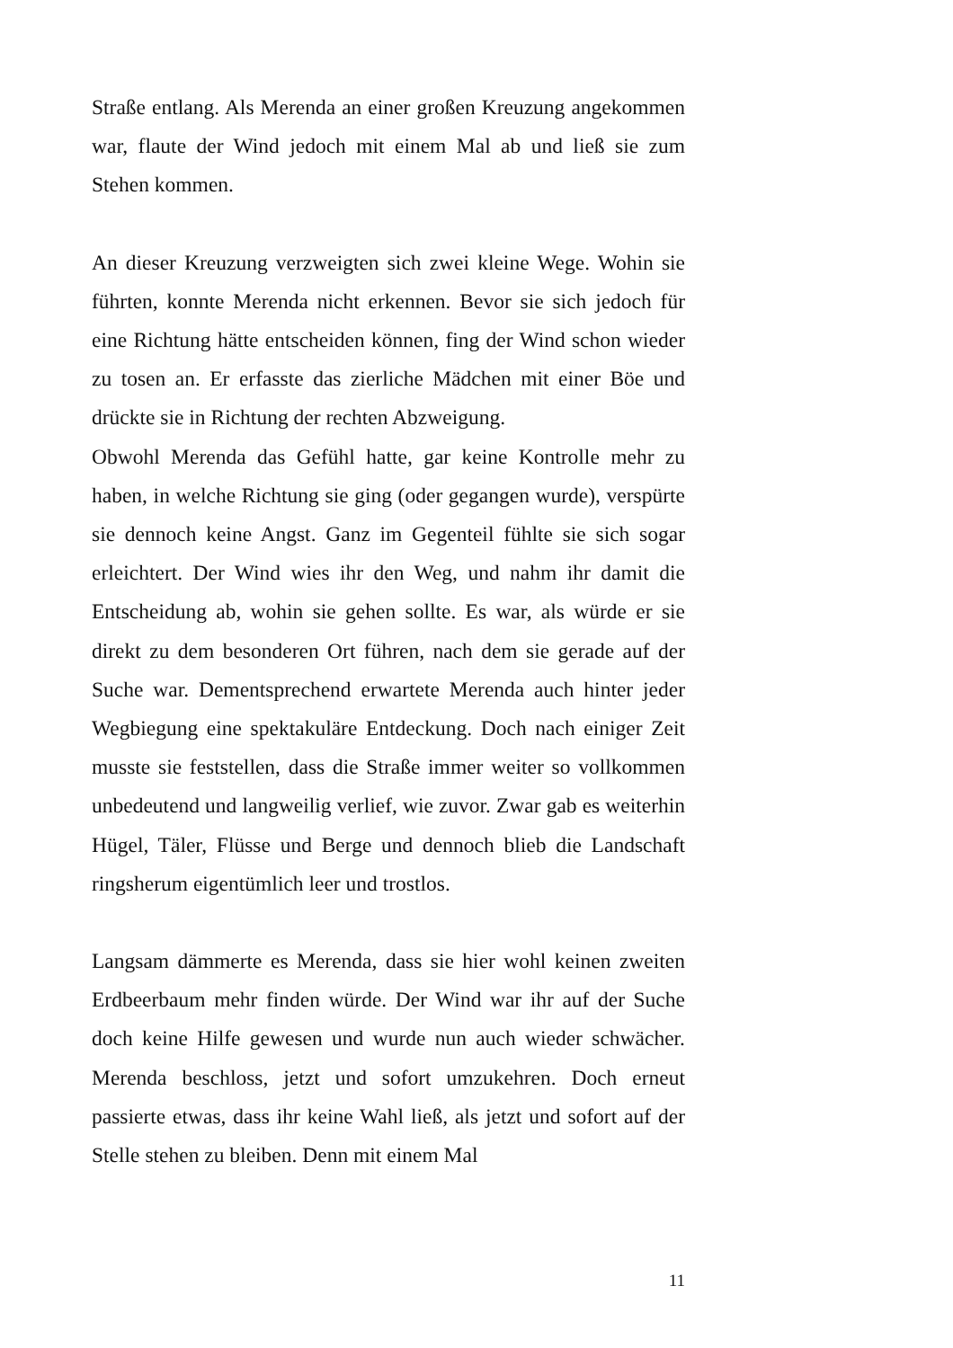Straße entlang. Als Merenda an einer großen Kreuzung angekommen war, flaute der Wind jedoch mit einem Mal ab und ließ sie zum Stehen kommen.
An dieser Kreuzung verzweigten sich zwei kleine Wege. Wohin sie führten, konnte Merenda nicht erkennen. Bevor sie sich jedoch für eine Richtung hätte entscheiden können, fing der Wind schon wieder zu tosen an. Er erfasste das zierliche Mädchen mit einer Böe und drückte sie in Richtung der rechten Abzweigung.
Obwohl Merenda das Gefühl hatte, gar keine Kontrolle mehr zu haben, in welche Richtung sie ging (oder gegangen wurde), verspürte sie dennoch keine Angst. Ganz im Gegenteil fühlte sie sich sogar erleichtert. Der Wind wies ihr den Weg, und nahm ihr damit die Entscheidung ab, wohin sie gehen sollte. Es war, als würde er sie direkt zu dem besonderen Ort führen, nach dem sie gerade auf der Suche war. Dementsprechend erwartete Merenda auch hinter jeder Wegbiegung eine spektakuläre Entdeckung. Doch nach einiger Zeit musste sie feststellen, dass die Straße immer weiter so vollkommen unbedeutend und langweilig verlief, wie zuvor. Zwar gab es weiterhin Hügel, Täler, Flüsse und Berge und dennoch blieb die Landschaft ringsherum eigentümlich leer und trostlos.
Langsam dämmerte es Merenda, dass sie hier wohl keinen zweiten Erdbeerbaum mehr finden würde. Der Wind war ihr auf der Suche doch keine Hilfe gewesen und wurde nun auch wieder schwächer. Merenda beschloss, jetzt und sofort umzukehren. Doch erneut passierte etwas, dass ihr keine Wahl ließ, als jetzt und sofort auf der Stelle stehen zu bleiben. Denn mit einem Mal
11